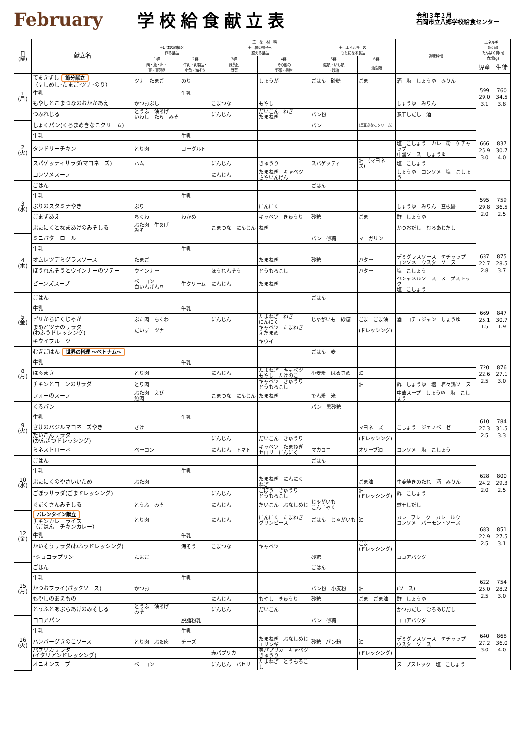February 学校給食献立表
令和３年２月
石岡市立八郷学校給食センター
| 日 (曜) | 献立名 | 主 な 材 料 | | | | | | 調味料他 | エネルギー (kcal) たんぱく質(g) 食塩(g) | |
| --- | --- | --- | --- | --- | --- | --- | --- | --- | --- | --- |
| | | 主に体の組織を 作る食品 | | 主に体の調子を 整える食品 | | 主にエネルギーの もとになる食品 | | | | |
| | | 1群 | 2群 | 3群 | 4群 | 5群 | 6群 | | | |
| | | 肉・魚・卵・ 豆・豆製品 | 牛乳・乳製品・ 小魚・海そう | 緑黄色 野菜 | その他の 野菜・果物 | 穀類・いも類 ・砂糖 | 油脂類 | | 児童 | 生徒 |
| 1 (月) | てまきずし 節分献立 （すしめし･たまご･ツナ･のり） | ツナ たまご | のり | | しょうが | ごはん 砂糖 | ごま | 酒 塩 しょうゆ みりん | 599 29.0 3.1 | 760 34.5 3.8 |
| | 牛乳 | | 牛乳 | | | | | | | |
| | もやしとこまつなのおかかあえ | かつおぶし | | こまつな | もやし | | | しょうゆ みりん | | |
| | つみれじる | とうふ 油あげ いわし たら みそ | | にんじん | だいこん ねぎ たまねぎ | パン粉 | | 煮干しだし 酒 | | |
| 2 (火) | しょくパン(くろまめきなこクリーム) | | | | | パン | (黒豆きなこクリーム) | | 666 25.9 3.0 | 837 30.7 4.0 |
| | 牛乳 | | 牛乳 | | | | | | | |
| | タンドリーチキン | とり肉 | ヨーグルト | | | | | 塩 こしょう カレー粉 ケチャップ 中濃ソース しょうゆ | | |
| | スパゲッティサラダ(マヨネーズ) | ハム | | にんじん | きゅうり | スパゲッティ | 油 (マヨネーズ) | 塩 こしょう | | |
| | コンソメスープ | | | にんじん | たまねぎ キャベツ さやいんげん | | | しょうゆ コンソメ 塩 こしょう | | |
| 3 (水) | ごはん | | | | | ごはん | | | 595 29.8 2.0 | 759 36.5 2.5 |
| | 牛乳 | | 牛乳 | | | | | | | |
| | ぶりのスタミナやき | ぶり | | | にんにく | | | しょうゆ みりん 豆板醤 | | |
| | ごまずあえ | ちくわ | わかめ | | キャベツ きゅうり | 砂糖 | ごま | 酢 しょうゆ | | |
| | ぶたにくとなまあげのみそしる | ぶた肉 生あげ みそ | | こまつな にんじん | ねぎ | | | かつおだし むろあじだし | | |
| 4 (木) | ミニバターロール | | | | | パン 砂糖 | マーガリン | | 637 22.7 2.8 | 875 28.5 3.7 |
| | 牛乳 | | 牛乳 | | | | | | | |
| | オムレツデミグラスソース | たまご | | | たまねぎ | 砂糖 | バター | デミグラスソース ケチャップ コンソメ ウスターソース | | |
| | ほうれんそうとウインナーのソテー | ウインナー | | ほうれんそう | とうもろこし | | バター | 塩 こしょう | | |
| | ビーンズスープ | ベーコン 白いんげん豆 | 生クリーム | にんじん | たまねぎ | | | ベシャメルソース スープストック 塩 こしょう | | |
| 5 (金) | ごはん | | | | | ごはん | | | 669 25.1 1.5 | 847 30.7 1.9 |
| | 牛乳 | | 牛乳 | | | | | | | |
| | ピリからにくじゃが | ぶた肉 ちくわ | | にんじん | たまねぎ ねぎ にんにく | じゃがいも 砂糖 | ごま ごま油 | 酒 コチュジャン しょうゆ | | |
| | まめとツナのサラダ (わふうドレッシング) | だいず ツナ | | | キャベツ たまねぎ えだまめ | | (ドレッシング) | | | |
| | キウイフルーツ | | | | キウイ | | | | | |
| 8 (月) | むぎごはん 世界の料理 ～ベトナム～ | | | | | ごはん 麦 | | | 720 22.6 2.5 | 876 27.1 3.0 |
| | 牛乳 | | 牛乳 | | | | | | | |
| | はるまき | とり肉 | | にんじん | たまねぎ キャベツ もやし たけのこ | 小麦粉 はるさめ | 油 | | | |
| | チキンとコーンのサラダ | とり肉 | | | キャベツ きゅうり とうもろこし | | 油 | 酢 しょうゆ 塩 棒々鶏ソース | | |
| | フォーのスープ | ぶた肉 えび 魚肉 | | こまつな にんじん | たまねぎ | でん粉 米 | | 中華スープ しょうゆ 塩 こしょう | | |
| 9 (火) | くろパン | | | | | パン 黒砂糖 | | | 610 27.3 2.5 | 784 31.5 3.3 |
| | 牛乳 | | 牛乳 | | | | | | | |
| | さけのバジルマヨネーズやき | さけ | | | | | マヨネーズ | こしょう ジェノベーゼ | | |
| | だいこんサラダ (かんきつドレッシング) | | | にんじん | だいこん きゅうり | | (ドレッシング) | | | |
| | ミネストローネ | ベーコン | | にんじん トマト | キャベツ たまねぎ セロリ にんにく | マカロニ | オリーブ油 | コンソメ 塩 こしょう | | |
| 10 (水) | ごはん | | | | | ごはん | | | 628 24.2 2.0 | 800 29.3 2.5 |
| | 牛乳 | | 牛乳 | | | | | | | |
| | ぶたにくのやさいいため | ぶた肉 | | | たまねぎ にんにく ねぎ | | ごま油 | 生姜焼きのたれ 酒 みりん | | |
| | ごぼうサラダ(ごまドレッシング) | | | にんじん | ごぼう きゅうり とうもろこし | | 油 (ドレッシング) | 酢 こしょう | | |
| | ぐだくさんみそしる | とうふ みそ | | にんじん | だいこん ぶなしめじ | じゃがいも こんにゃく | | 煮干しだし | | |
| 12 (金) | バレンタイン献立 チキンカレーライス （ごはん チキンカレー） | とり肉 | | にんじん | にんにく たまねぎ グリンピース | ごはん じゃがいも | 油 | カレーフレーク カレールウ コンソメ バーモントソース | 683 22.9 2.5 | 851 27.5 3.1 |
| | 牛乳 | | 牛乳 | | | | | | | |
| | かいそうサラダ(わふうドレッシング) | | 海そう | こまつな | キャベツ | | ごま (ドレッシング) | | | |
| | *ショコラプリン | たまご | | | | 砂糖 | | ココアパウダー | | |
| 15 (月) | ごはん | | | | | ごはん | | | 622 25.0 2.5 | 754 28.2 3.0 |
| | 牛乳 | | 牛乳 | | | | | | | |
| | かつおフライ(パックソース) | かつお | | | | パン粉 小麦粉 | 油 | (ソース) | | |
| | もやしのあえもの | | | にんじん | もやし きゅうり | 砂糖 | ごま ごま油 | 酢 しょうゆ | | |
| | とうふとあぶらあげのみそしる | とうふ 油あげ みそ | | にんじん | だいこん | | | かつおだし むろあじだし | | |
| 16 (火) | ココアパン | | 脱脂粉乳 | | | パン 砂糖 | | ココアパウダー | 640 27.2 3.0 | 868 36.0 4.0 |
| | 牛乳 | | 牛乳 | | | | | | | |
| | ハンバーグきのこソース | とり肉 ぶた肉 | チーズ | | たまねぎ ぶなしめじ エリンギ | 砂糖 パン粉 | 油 | デミグラスソース ケチャップ ウスターソース | | |
| | パプリカサラダ (イタリアンドレッシング) | | | 赤パプリカ | 黄パプリカ キャベツ きゅうり | | (ドレッシング) | | | |
| | オニオンスープ | ベーコン | | にんじん パセリ | たまねぎ とうもろこし | | | スープストック 塩 こしょう | | |